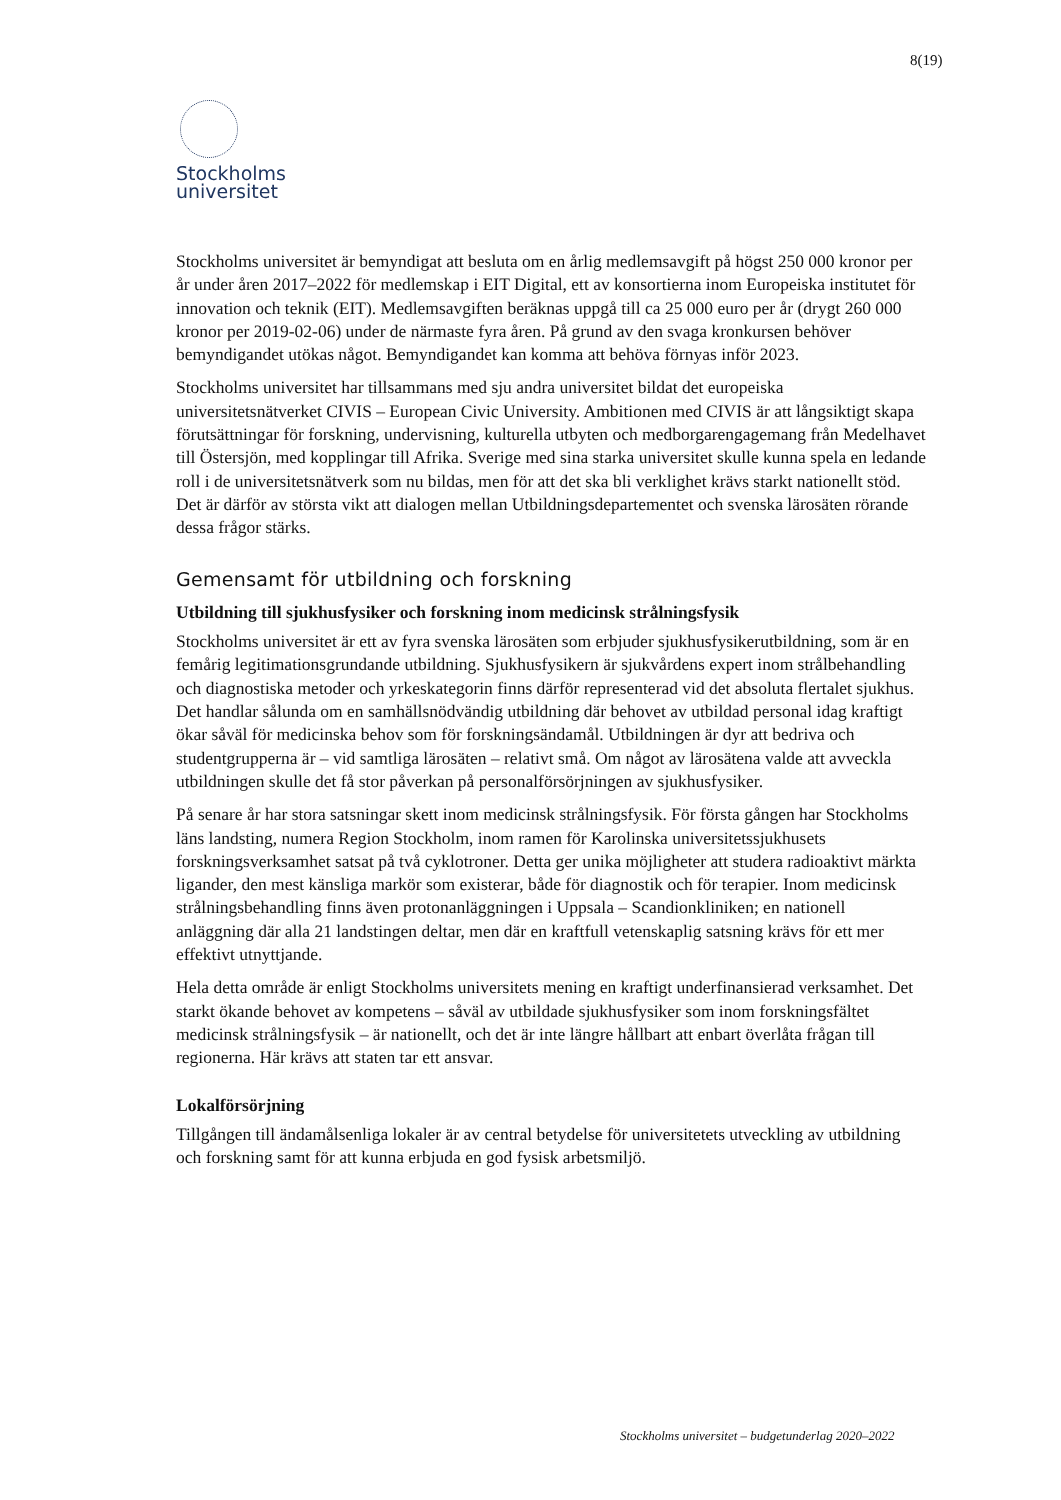8(19)
Stockholms
universitet
Stockholms universitet är bemyndigat att besluta om en årlig medlemsavgift på högst 250 000 kronor per år under åren 2017–2022 för medlemskap i EIT Digital, ett av konsortierna inom Europeiska institutet för innovation och teknik (EIT). Medlemsavgiften beräknas uppgå till ca 25 000 euro per år (drygt 260 000 kronor per 2019-02-06) under de närmaste fyra åren. På grund av den svaga kronkursen behöver bemyndigandet utökas något. Bemyndigandet kan komma att behöva förnyas inför 2023.
Stockholms universitet har tillsammans med sju andra universitet bildat det europeiska universitetsnätverket CIVIS – European Civic University. Ambitionen med CIVIS är att långsiktigt skapa förutsättningar för forskning, undervisning, kulturella utbyten och medborgarengagemang från Medelhavet till Östersjön, med kopplingar till Afrika. Sverige med sina starka universitet skulle kunna spela en ledande roll i de universitetsnätverk som nu bildas, men för att det ska bli verklighet krävs starkt nationellt stöd. Det är därför av största vikt att dialogen mellan Utbildningsdepartementet och svenska lärosäten rörande dessa frågor stärks.
Gemensamt för utbildning och forskning
Utbildning till sjukhusfysiker och forskning inom medicinsk strålningsfysik
Stockholms universitet är ett av fyra svenska lärosäten som erbjuder sjukhusfysikerutbildning, som är en femårig legitimationsgrundande utbildning. Sjukhusfysikern är sjukvårdens expert inom strålbehandling och diagnostiska metoder och yrkeskategorin finns därför representerad vid det absoluta flertalet sjukhus. Det handlar sålunda om en samhällsnödvändig utbildning där behovet av utbildad personal idag kraftigt ökar såväl för medicinska behov som för forskningsändamål. Utbildningen är dyr att bedriva och studentgrupperna är – vid samtliga lärosäten – relativt små. Om något av lärosätena valde att avveckla utbildningen skulle det få stor påverkan på personalförsörjningen av sjukhusfysiker.
På senare år har stora satsningar skett inom medicinsk strålningsfysik. För första gången har Stockholms läns landsting, numera Region Stockholm, inom ramen för Karolinska universitetssjukhusets forskningsverksamhet satsat på två cyklotroner. Detta ger unika möjligheter att studera radioaktivt märkta ligander, den mest känsliga markör som existerar, både för diagnostik och för terapier. Inom medicinsk strålningsbehandling finns även protonanläggningen i Uppsala – Scandionkliniken; en nationell anläggning där alla 21 landstingen deltar, men där en kraftfull vetenskaplig satsning krävs för ett mer effektivt utnyttjande.
Hela detta område är enligt Stockholms universitets mening en kraftigt underfinansierad verksamhet. Det starkt ökande behovet av kompetens – såväl av utbildade sjukhusfysiker som inom forskningsfältet medicinsk strålningsfysik – är nationellt, och det är inte längre hållbart att enbart överlåta frågan till regionerna. Här krävs att staten tar ett ansvar.
Lokalförsörjning
Tillgången till ändamålsenliga lokaler är av central betydelse för universitetets utveckling av utbildning och forskning samt för att kunna erbjuda en god fysisk arbetsmiljö.
Stockholms universitet – budgetunderlag 2020–2022